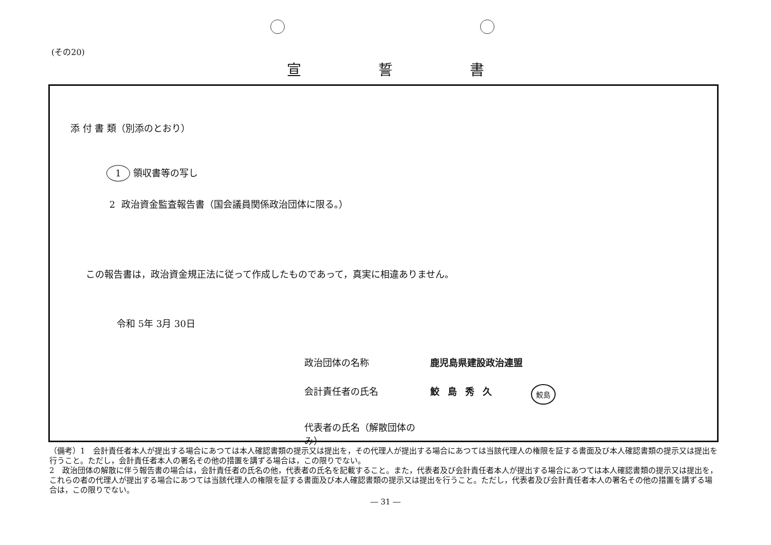(その20)
宣誓書
添 付 書 類（別添のとおり）
1 領収書等の写し
2 政治資金監査報告書（国会議員関係政治団体に限る。）
この報告書は，政治資金規正法に従って作成したものであって，真実に相違ありません。
令和 5年 3月 30日
政治団体の名称 鹿児島県建設政治連盟
会計責任者の氏名 鮫島秀久 鮫島
代表者の氏名（解散団体のみ）
（備考）1　会計責任者本人が提出する場合にあつては本人確認書類の提示又は提出を，その代理人が提出する場合にあつては当該代理人の権限を証する書面及び本人確認書類の提示又は提出を行うこと。ただし，会計責任者本人の署名その他の措置を講ずる場合は，この限りでない。
2　政治団体の解散に伴う報告書の場合は，会計責任者の氏名の他，代表者の氏名を記載すること。また，代表者及び会計責任者本人が提出する場合にあつては本人確認書類の提示又は提出を，これらの者の代理人が提出する場合にあつては当該代理人の権限を証する書面及び本人確認書類の提示又は提出を行うこと。ただし，代表者及び会計責任者本人の署名その他の措置を講ずる場合は，この限りでない。
― 31 ―